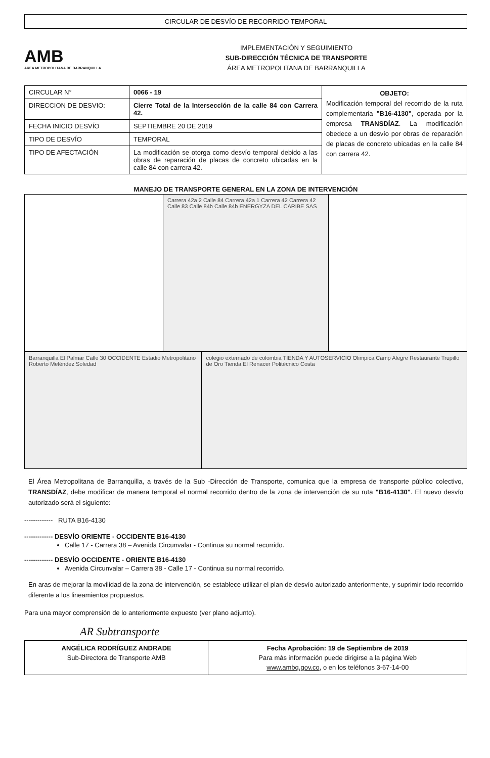CIRCULAR DE DESVÍO DE RECORRIDO TEMPORAL
AMB
AREA METROPOLITANA DE BARRANQUILLA
IMPLEMENTACIÓN Y SEGUIMIENTO
SUB-DIRECCIÓN TÉCNICA DE TRANSPORTE
ÁREA METROPOLITANA DE BARRANQUILLA
| CIRCULAR N° | 0066 - 19 | OBJETO: Modificación temporal del recorrido de la ruta complementaria "B16-4130" , operada por la empresa TRANSDÍAZ . La modificación obedece a un desvío por obras de reparación de placas de concreto ubicadas en la calle 84 con carrera 42. |
| DIRECCION DE DESVIO: | Cierre Total de la Intersección de la calle 84 con Carrera 42. | |
| FECHA INICIO DESVÍO | SEPTIEMBRE 20 DE 2019 | |
| TIPO DE DESVÍO | TEMPORAL | |
| TIPO DE AFECTACIÓN | La modificación se otorga como desvío temporal debido a las obras de reparación de placas de concreto ubicadas en la calle 84 con carrera 42. | |
MANEJO DE TRANSPORTE GENERAL EN LA ZONA DE INTERVENCIÓN
| | Carrera 42a 2 Calle 84 Carrera 42a 1 Carrera 42 Carrera 42 Calle 83 Calle 84b Calle 84b ENERGYZA DEL CARIBE SAS | |
| Barranquilla El Palmar Calle 30 OCCIDENTE Estadio Metropolitano Roberto Meléndez Soledad | colegio externado de colombia TIENDA Y AUTOSERVICIO Olimpica Camp Alegre Restaurante Trupillo de Oro Tienda El Renacer Politécnico Costa |
El Área Metropolitana de Barranquilla, a través de la Sub -Dirección de Transporte, comunica que la empresa de transporte público colectivo, TRANSDÍAZ, debe modificar de manera temporal el normal recorrido dentro de la zona de intervención de su ruta "B16-4130". El nuevo desvío autorizado será el siguiente:
------------- RUTA B16-4130
------------- DESVÍO ORIENTE - OCCIDENTE B16-4130
Calle 17 - Carrera 38 – Avenida Circunvalar - Continua su normal recorrido.
------------- DESVÍO OCCIDENTE - ORIENTE B16-4130
Avenida Circunvalar – Carrera 38 - Calle 17 - Continua su normal recorrido.
En aras de mejorar la movilidad de la zona de intervención, se establece utilizar el plan de desvío autorizado anteriormente, y suprimir todo recorrido diferente a los lineamientos propuestos.
Para una mayor comprensión de lo anteriormente expuesto (ver plano adjunto).
AR Subtransporte
| ANGÉLICA RODRÍGUEZ ANDRADE Sub-Directora de Transporte AMB | Fecha Aprobación: 19 de Septiembre de 2019 Para más información puede dirigirse a la página Web www.ambq.gov.co , o en los teléfonos 3-67-14-00 |